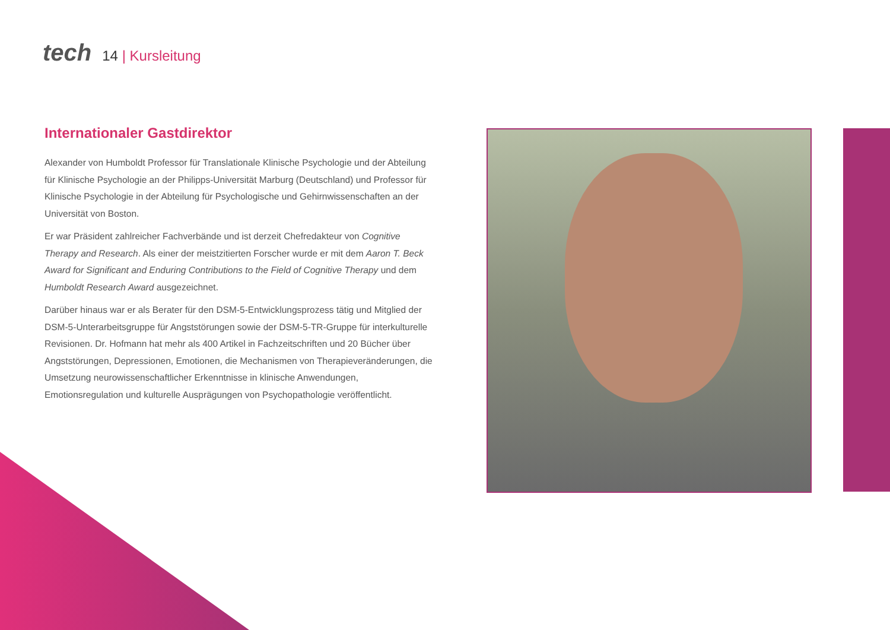tech
14 | Kursleitung
Internationaler Gastdirektor
Alexander von Humboldt Professor für Translationale Klinische Psychologie und der Abteilung für Klinische Psychologie an der Philipps-Universität Marburg (Deutschland) und Professor für Klinische Psychologie in der Abteilung für Psychologische und Gehirnwissenschaften an der Universität von Boston.
Er war Präsident zahlreicher Fachverbände und ist derzeit Chefredakteur von Cognitive Therapy and Research. Als einer der meistzitierten Forscher wurde er mit dem Aaron T. Beck Award for Significant and Enduring Contributions to the Field of Cognitive Therapy und dem Humboldt Research Award ausgezeichnet.
Darüber hinaus war er als Berater für den DSM-5-Entwicklungsprozess tätig und Mitglied der DSM-5-Unterarbeitsgruppe für Angststörungen sowie der DSM-5-TR-Gruppe für interkulturelle Revisionen. Dr. Hofmann hat mehr als 400 Artikel in Fachzeitschriften und 20 Bücher über Angststörungen, Depressionen, Emotionen, die Mechanismen von Therapieveränderungen, die Umsetzung neurowissenschaftlicher Erkenntnisse in klinische Anwendungen, Emotionsregulation und kulturelle Ausprägungen von Psychopathologie veröffentlicht.